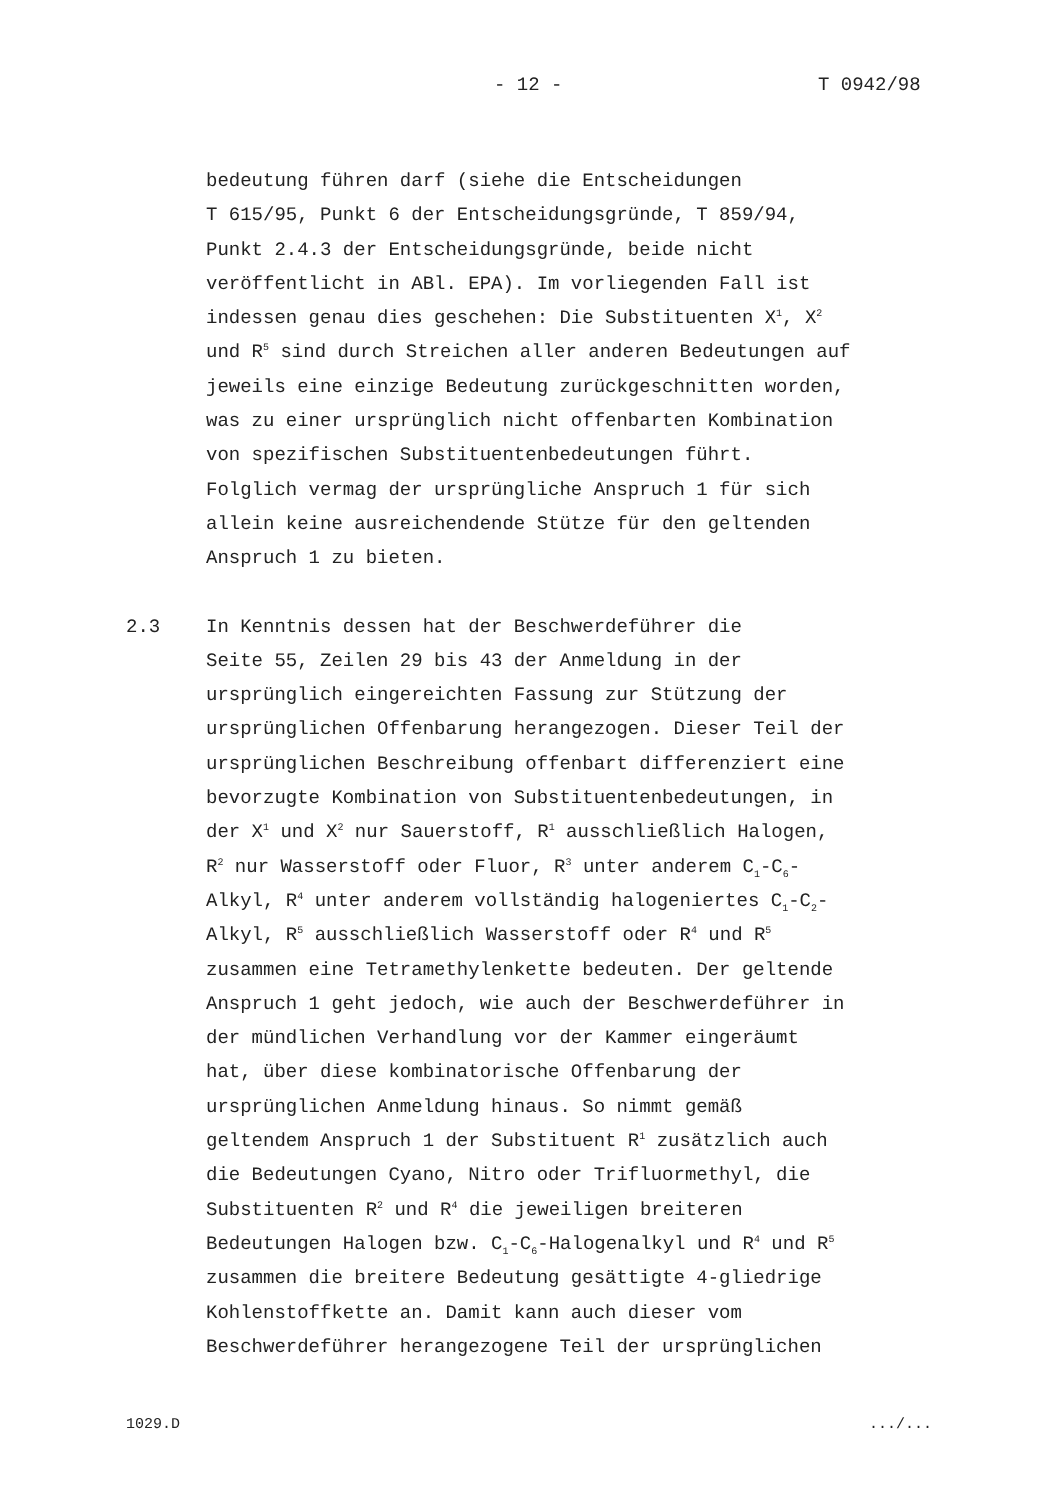- 12 - T 0942/98
bedeutung führen darf (siehe die Entscheidungen
T 615/95, Punkt 6 der Entscheidungsgründe, T 859/94,
Punkt 2.4.3 der Entscheidungsgründe, beide nicht
veröffentlicht in ABl. EPA). Im vorliegenden Fall ist
indessen genau dies geschehen: Die Substituenten X<sup>1</sup>, X<sup>2</sup>
und R<sup>5</sup> sind durch Streichen aller anderen Bedeutungen auf
jeweils eine einzige Bedeutung zurückgeschnitten worden,
was zu einer ursprünglich nicht offenbarten Kombination
von spezifischen Substituentenbedeutungen führt.
Folglich vermag der ursprüngliche Anspruch 1 für sich
allein keine ausreichendende Stütze für den geltenden
Anspruch 1 zu bieten.
2.3 In Kenntnis dessen hat der Beschwerdeführer die
Seite 55, Zeilen 29 bis 43 der Anmeldung in der
ursprünglich eingereichten Fassung zur Stützung der
ursprünglichen Offenbarung herangezogen. Dieser Teil der
ursprünglichen Beschreibung offenbart differenziert eine
bevorzugte Kombination von Substituentenbedeutungen, in
der X<sup>1</sup> und X<sup>2</sup> nur Sauerstoff, R<sup>1</sup> ausschließlich Halogen,
R<sup>2</sup> nur Wasserstoff oder Fluor, R<sup>3</sup> unter anderem C<sub>1</sub>-C<sub>6</sub>-
Alkyl, R<sup>4</sup> unter anderem vollständig halogeniertes C<sub>1</sub>-C<sub>2</sub>-
Alkyl, R<sup>5</sup> ausschließlich Wasserstoff oder R<sup>4</sup> und R<sup>5</sup>
zusammen eine Tetramethylenkette bedeuten. Der geltende
Anspruch 1 geht jedoch, wie auch der Beschwerdeführer in
der mündlichen Verhandlung vor der Kammer eingeräumt
hat, über diese kombinatorische Offenbarung der
ursprünglichen Anmeldung hinaus. So nimmt gemäß
geltendem Anspruch 1 der Substituent R<sup>1</sup> zusätzlich auch
die Bedeutungen Cyano, Nitro oder Trifluormethyl, die
Substituenten R<sup>2</sup> und R<sup>4</sup> die jeweiligen breiteren
Bedeutungen Halogen bzw. C<sub>1</sub>-C<sub>6</sub>-Halogenalkyl und R<sup>4</sup> und R<sup>5</sup>
zusammen die breitere Bedeutung gesättigte 4-gliedrige
Kohlenstoffkette an. Damit kann auch dieser vom
Beschwerdeführer herangezogene Teil der ursprünglichen
1029.D .../...